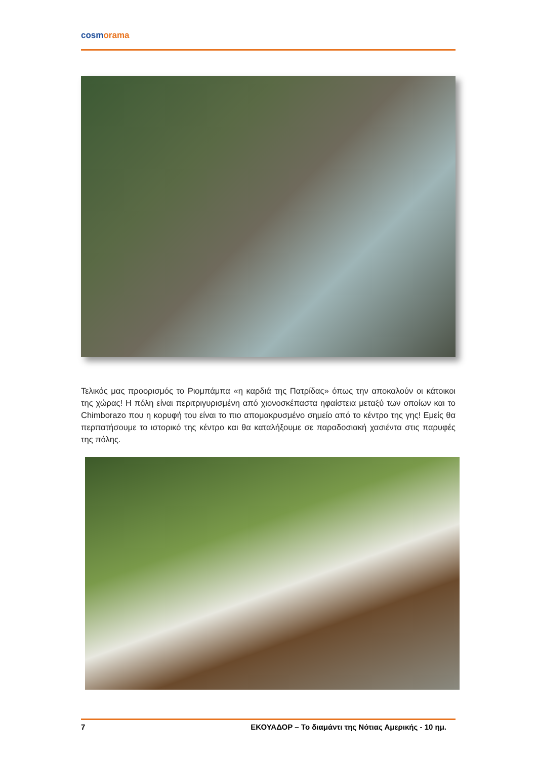cosmorama
Τελικός μας προορισμός το Ριομπάμπα «η καρδιά της Πατρίδας» όπως την αποκαλούν οι κάτοικοι της χώρας! Η πόλη είναι περιτριγυρισμένη από χιονοσκέπαστα ηφαίστεια μεταξύ των οποίων και το Chimborazo που η κορυφή του είναι το πιο απομακρυσμένο σημείο από το κέντρο της γης! Εμείς θα περπατήσουμε το ιστορικό της κέντρο και θα καταλήξουμε σε παραδοσιακή χασιέντα στις παρυφές της πόλης.
7 ΕΚΟΥΑΔΟΡ – Το διαμάντι της Νότιας Αμερικής - 10 ημ.